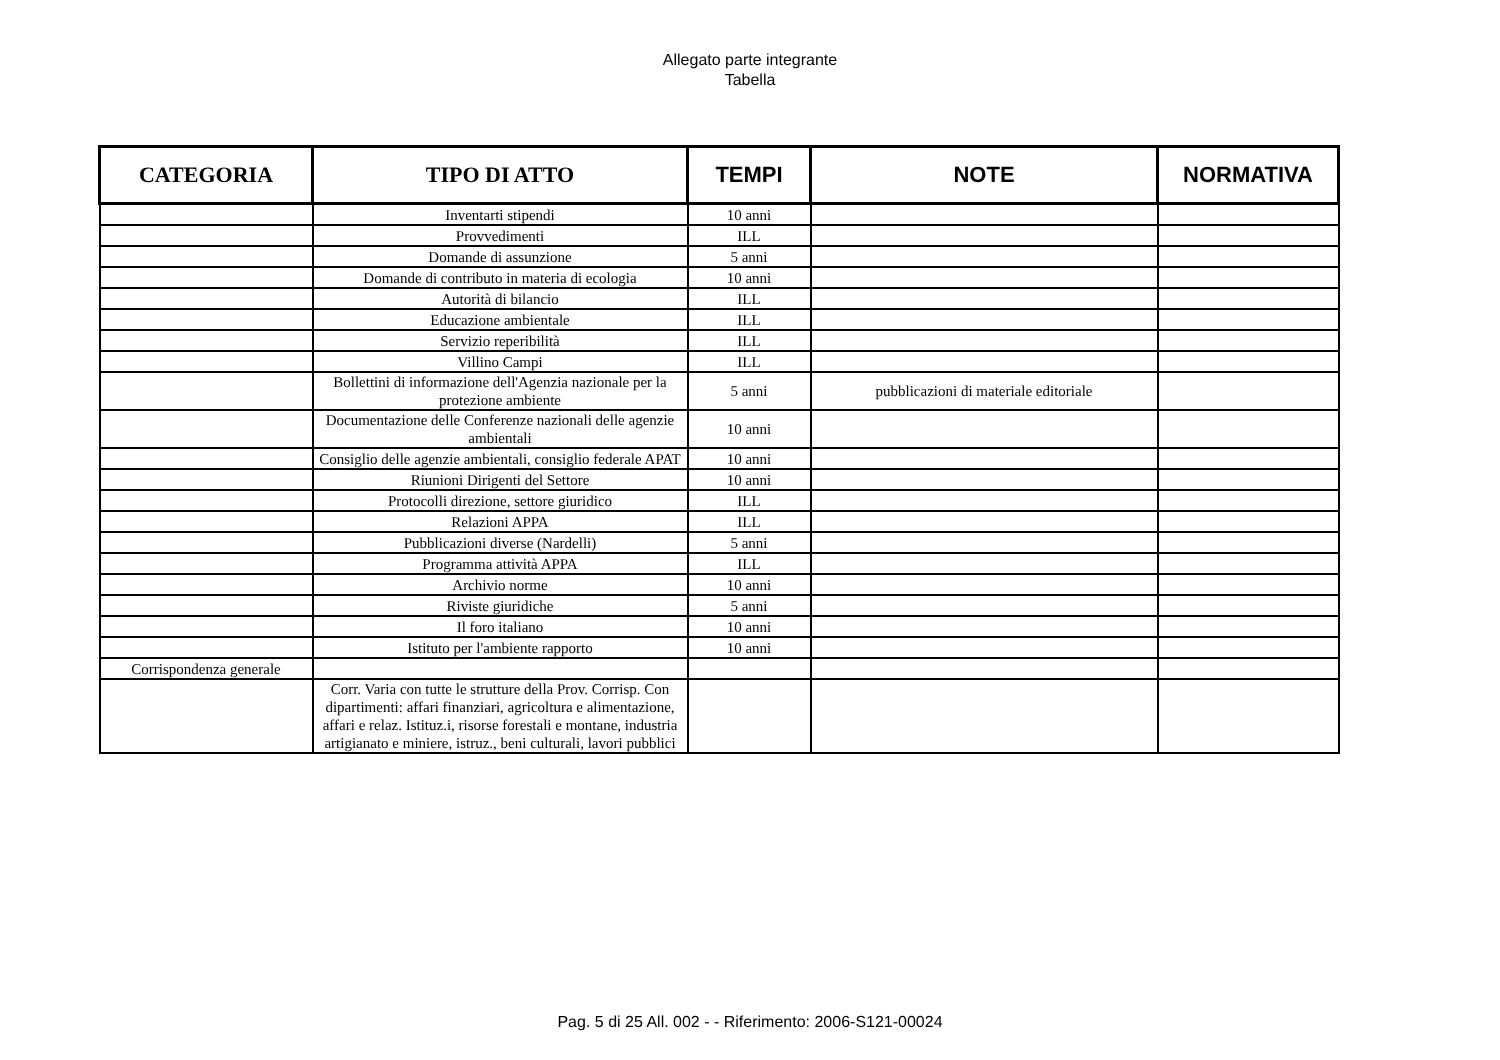Allegato parte integrante
Tabella
| CATEGORIA | TIPO DI ATTO | TEMPI | NOTE | NORMATIVA |
| --- | --- | --- | --- | --- |
| | Inventarti stipendi | 10 anni | | |
| | Provvedimenti | ILL | | |
| | Domande di assunzione | 5 anni | | |
| | Domande di contributo in materia di ecologia | 10 anni | | |
| | Autorità di bilancio | ILL | | |
| | Educazione ambientale | ILL | | |
| | Servizio reperibilità | ILL | | |
| | Villino Campi | ILL | | |
| | Bollettini di informazione dell'Agenzia nazionale per la protezione ambiente | 5 anni | pubblicazioni di materiale editoriale | |
| | Documentazione delle Conferenze nazionali delle agenzie ambientali | 10 anni | | |
| | Consiglio delle agenzie ambientali, consiglio federale APAT | 10 anni | | |
| | Riunioni Dirigenti del Settore | 10 anni | | |
| | Protocolli direzione, settore giuridico | ILL | | |
| | Relazioni APPA | ILL | | |
| | Pubblicazioni diverse (Nardelli) | 5 anni | | |
| | Programma attività APPA | ILL | | |
| | Archivio norme | 10 anni | | |
| | Riviste giuridiche | 5 anni | | |
| | Il foro italiano | 10 anni | | |
| | Istituto per l'ambiente rapporto | 10 anni | | |
| Corrispondenza generale | | | | |
| | Corr. Varia con tutte le strutture della Prov. Corrisp. Con dipartimenti: affari finanziari, agricoltura e alimentazione, affari e relaz. Istituz.i, risorse forestali e montane, industria artigianato e miniere, istruz., beni culturali, lavori pubblici | | | |
Pag. 5 di 25 All. 002 - - Riferimento: 2006-S121-00024